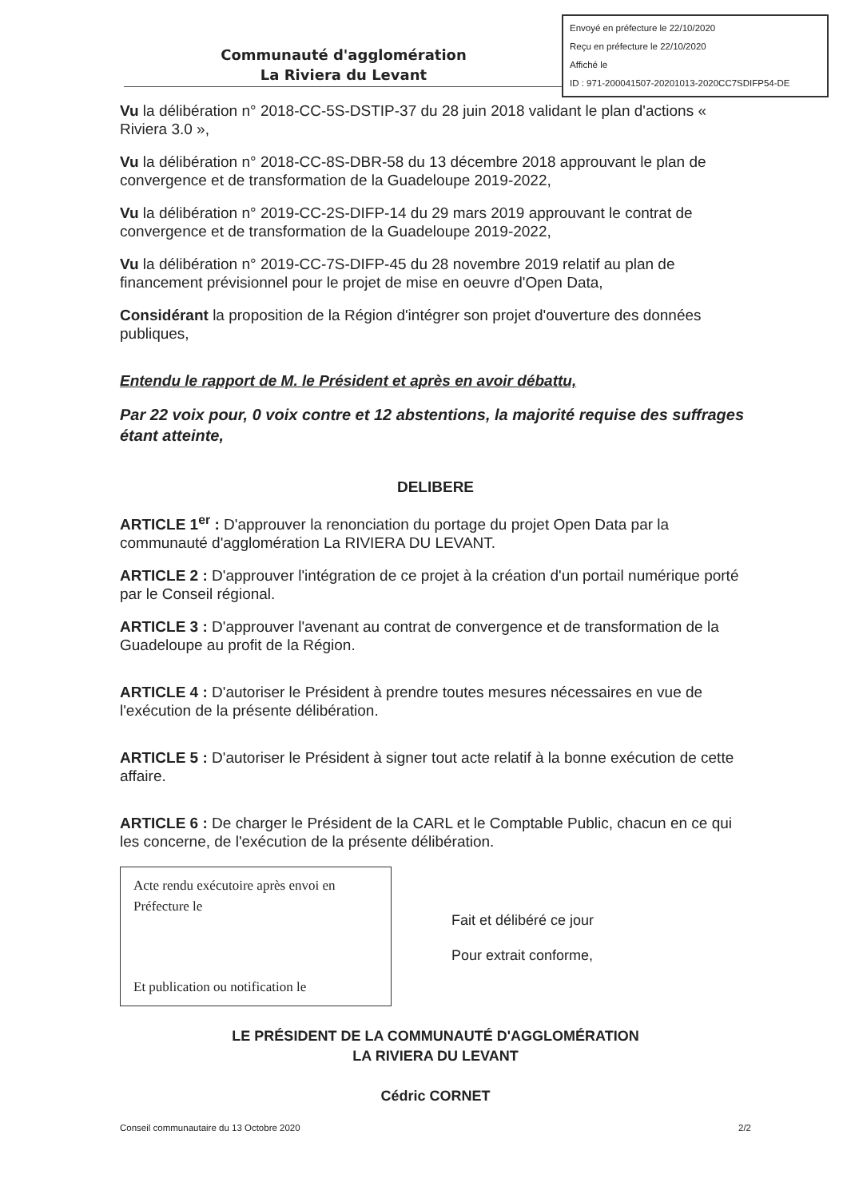Envoyé en préfecture le 22/10/2020
Reçu en préfecture le 22/10/2020
Affiché le
ID : 971-200041507-20201013-2020CC7SDIFP54-DE
Communauté d'agglomération
La Riviera du Levant
Vu la délibération n° 2018-CC-5S-DSTIP-37 du 28 juin 2018 validant le plan d'actions « Riviera 3.0 »,
Vu la délibération n° 2018-CC-8S-DBR-58 du 13 décembre 2018 approuvant le plan de convergence et de transformation de la Guadeloupe 2019-2022,
Vu la délibération n° 2019-CC-2S-DIFP-14 du 29 mars 2019 approuvant le contrat de convergence et de transformation de la Guadeloupe 2019-2022,
Vu la délibération n° 2019-CC-7S-DIFP-45 du 28 novembre 2019 relatif au plan de financement prévisionnel pour le projet de mise en oeuvre d'Open Data,
Considérant la proposition de la Région d'intégrer son projet d'ouverture des données publiques,
Entendu le rapport de M. le Président et après en avoir débattu,
Par 22 voix pour, 0 voix contre et 12 abstentions, la majorité requise des suffrages étant atteinte,
DELIBERE
ARTICLE 1<sup>er</sup> : D'approuver la renonciation du portage du projet Open Data par la communauté d'agglomération La RIVIERA DU LEVANT.
ARTICLE 2 : D'approuver l'intégration de ce projet à la création d'un portail numérique porté par le Conseil régional.
ARTICLE 3 : D'approuver l'avenant au contrat de convergence et de transformation de la Guadeloupe au profit de la Région.
ARTICLE 4 : D'autoriser le Président à prendre toutes mesures nécessaires en vue de l'exécution de la présente délibération.
ARTICLE 5 : D'autoriser le Président à signer tout acte relatif à la bonne exécution de cette affaire.
ARTICLE 6 : De charger le Président de la CARL et le Comptable Public, chacun en ce qui les concerne, de l'exécution de la présente délibération.
Acte rendu exécutoire après envoi en Préfecture le
Et publication ou notification le
Fait et délibéré ce jour
Pour extrait conforme,
LE PRÉSIDENT DE LA COMMUNAUTÉ D'AGGLOMÉRATION
LA RIVIERA DU LEVANT
Cédric CORNET
Conseil communautaire du 13 Octobre 2020 2/2